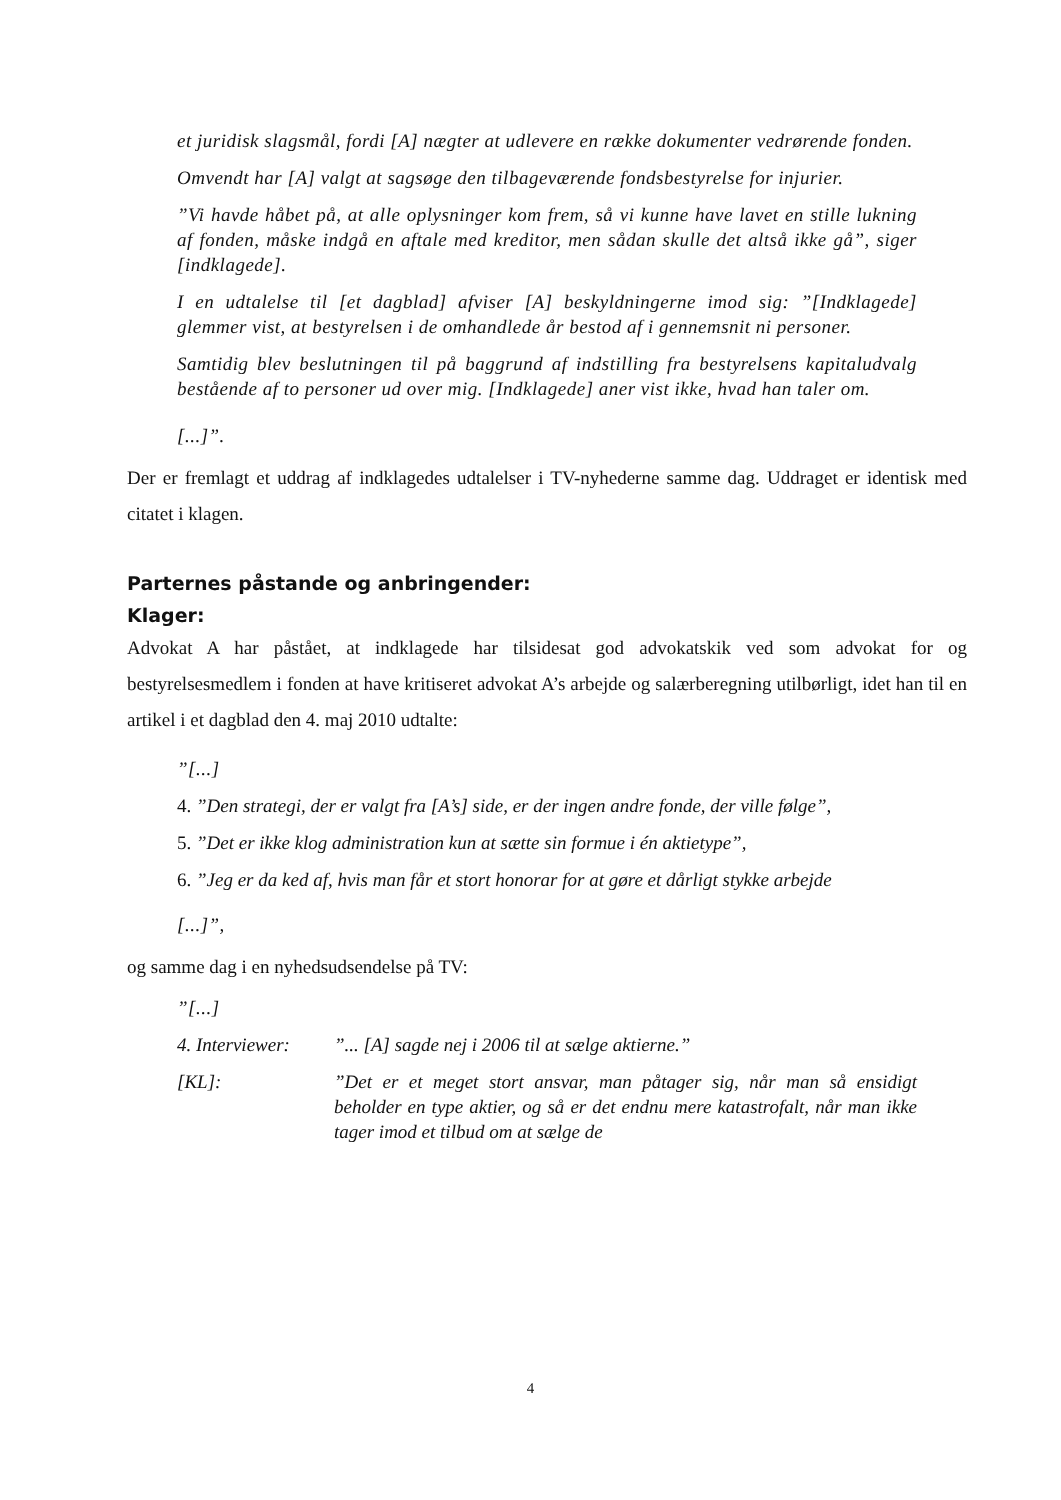et juridisk slagsmål, fordi [A] nægter at udlevere en række dokumenter vedrørende fonden.
Omvendt har [A] valgt at sagsøge den tilbageværende fondsbestyrelse for injurier.
”Vi havde håbet på, at alle oplysninger kom frem, så vi kunne have lavet en stille lukning af fonden, måske indgå en aftale med kreditor, men sådan skulle det altså ikke gå”, siger [indklagede].
I en udtalelse til [et dagblad] afviser [A] beskyldningerne imod sig: ”[Indklagede] glemmer vist, at bestyrelsen i de omhandlede år bestod af i gennemsnit ni personer.
Samtidig blev beslutningen til på baggrund af indstilling fra bestyrelsens kapitaludvalg bestående af to personer ud over mig. [Indklagede] aner vist ikke, hvad han taler om.
[...]”.
Der er fremlagt et uddrag af indklagedes udtalelser i TV-nyhederne samme dag. Uddraget er identisk med citatet i klagen.
Parternes påstande og anbringender:
Klager:
Advokat A har påstået, at indklagede har tilsidesat god advokatskik ved som advokat for og bestyrelsesmedlem i fonden at have kritiseret advokat A’s arbejde og salærberegning utilbørligt, idet han til en artikel i et dagblad den 4. maj 2010 udtalte:
”[...]
4. ”Den strategi, der er valgt fra [A’s] side, er der ingen andre fonde, der ville følge”,
5. ”Det er ikke klog administration kun at sætte sin formue i én aktietype”,
6. ”Jeg er da ked af, hvis man får et stort honorar for at gøre et dårligt stykke arbejde
[...]”,
og samme dag i en nyhedsudsendelse på TV:
”[...]
4. Interviewer:
”... [A] sagde nej i 2006 til at sælge aktierne.”
[KL]: ”Det er et meget stort ansvar, man påtager sig, når man så ensidigt beholder en type aktier, og så er det endnu mere katastrofalt, når man ikke tager imod et tilbud om at sælge de
4